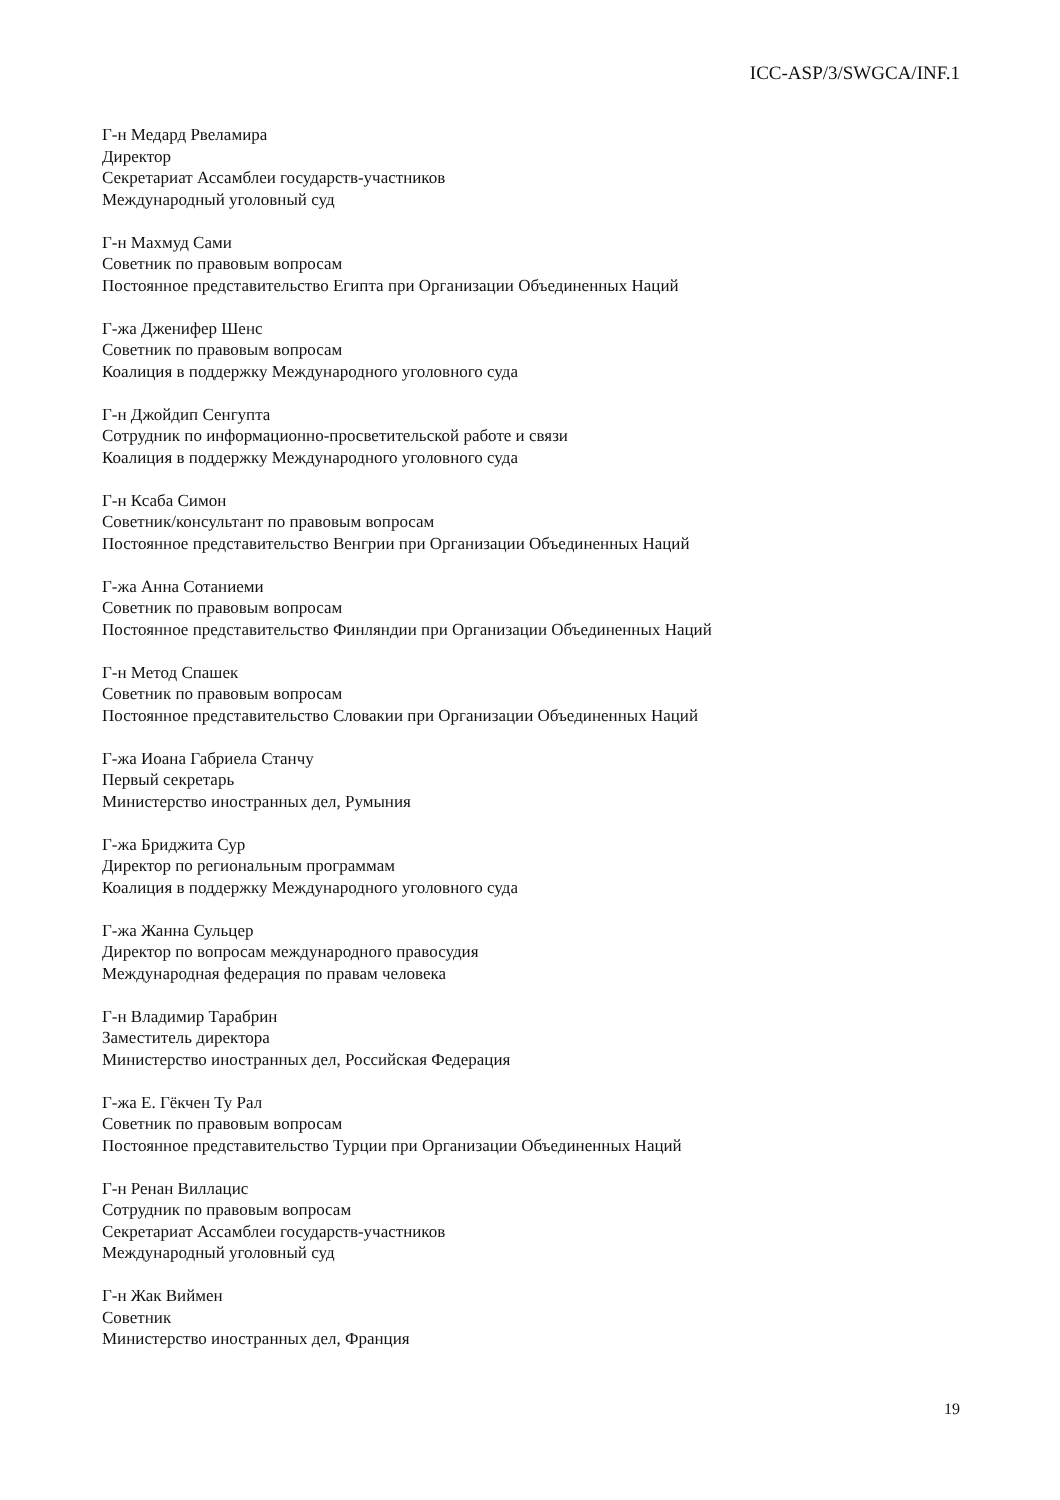ICC-ASP/3/SWGCA/INF.1
Г-н Медард Рвеламира
Директор
Секретариат Ассамблеи государств-участников
Международный уголовный суд
Г-н Махмуд Сами
Советник по правовым вопросам
Постоянное представительство Египта при Организации Объединенных Наций
Г-жа Дженифер Шенс
Советник по правовым вопросам
Коалиция в поддержку Международного уголовного суда
Г-н Джойдип Сенгупта
Сотрудник по информационно-просветительской работе и связи
Коалиция в поддержку Международного уголовного суда
Г-н Ксаба Симон
Советник/консультант по правовым вопросам
Постоянное представительство Венгрии при Организации Объединенных Наций
Г-жа Анна Сотаниеми
Советник по правовым вопросам
Постоянное представительство Финляндии при Организации Объединенных Наций
Г-н Метод Спашек
Советник по правовым вопросам
Постоянное представительство Словакии при Организации Объединенных Наций
Г-жа Иоана Габриела Станчу
Первый секретарь
Министерство иностранных дел, Румыния
Г-жа Бриджита Сур
Директор по региональным программам
Коалиция в поддержку Международного уголовного суда
Г-жа Жанна Сульцер
Директор по вопросам международного правосудия
Международная федерация по правам человека
Г-н Владимир Тарабрин
Заместитель директора
Министерство иностранных дел, Российская Федерация
Г-жа Е. Гёкчен Ту Рал
Советник по правовым вопросам
Постоянное представительство Турции при Организации Объединенных Наций
Г-н Ренан Виллацис
Сотрудник по правовым вопросам
Секретариат Ассамблеи государств-участников
Международный уголовный суд
Г-н Жак Виймен
Советник
Министерство иностранных дел, Франция
19